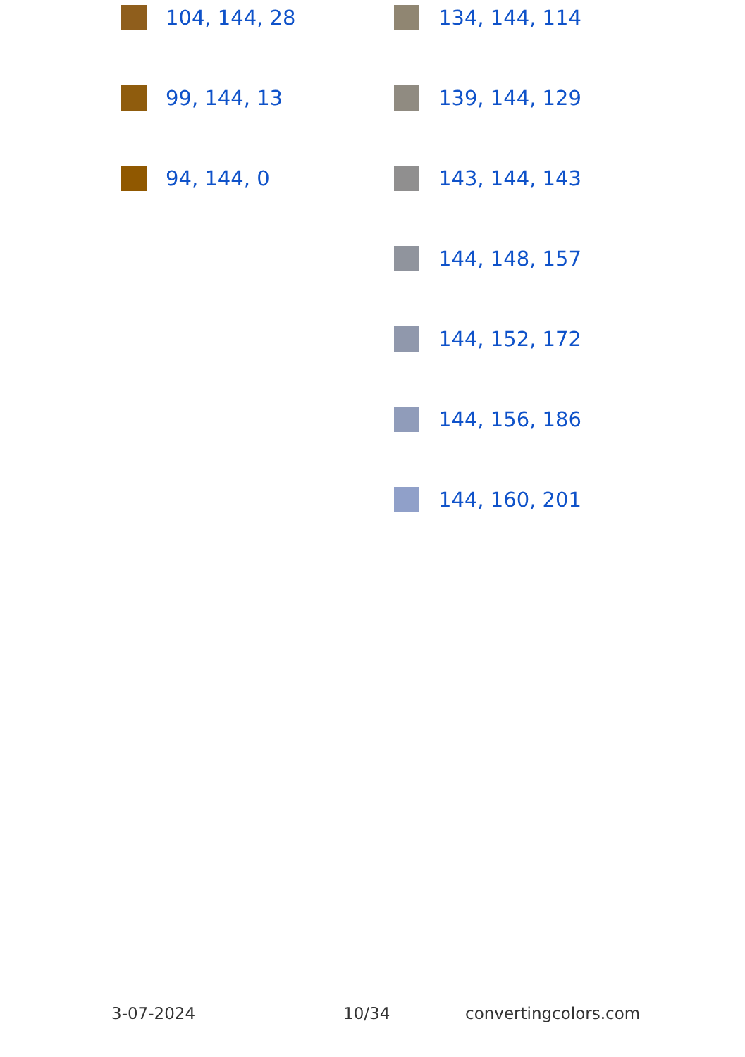104, 144, 28
99, 144, 13
94, 144, 0
134, 144, 114
139, 144, 129
143, 144, 143
144, 148, 157
144, 152, 172
144, 156, 186
144, 160, 201
3-07-2024 10/34 convertingcolors.com